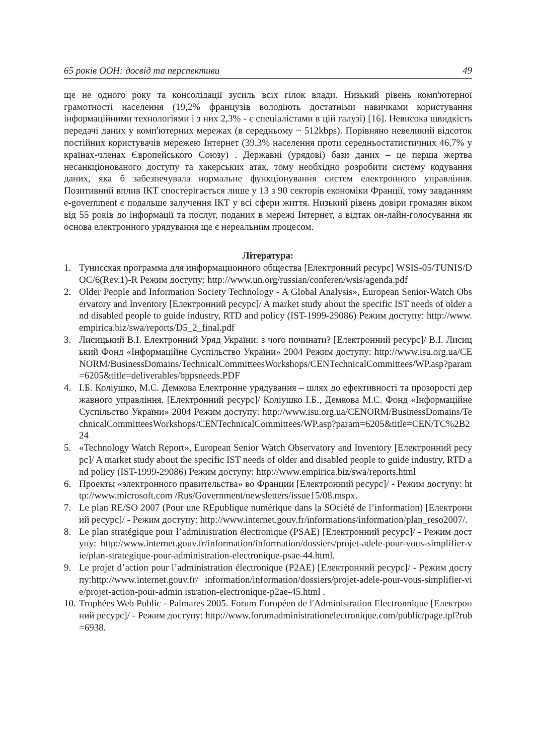65 років ООН: досвід та перспективи 49
ще не одного року та консолідації зусиль всіх гілок влади. Низький рівень комп'ютерної грамотності населення (19,2% французів володіють достатніми навичками користування інформаційними технологіями і з них 2,3% - є спеціалістами в цій галузі) [16]. Невисока швидкість передачі даних у комп'ютерних мережах (в середньому ~ 512kbps). Порівняно невеликий відсоток постійних користувачів мережею Інтернет (39,3% населення проти середньостатистичних 46,7% у країнах-членах Європейського Союзу) . Державні (урядові) бази даних – це перша жертва несанкціонованого доступу та хакерських атак, тому необхідно розробити систему кодування даних, яка б забезпечувала нормальне функціонування систем електронного управління. Позитивний вплив ІКТ спостерігається лише у 13 з 90 секторів економіки Франції, тому завданням e-government є подальше залучення ІКТ у всі сфери життя. Низький рівень довіри громадян віком від 55 років до інформації та послуг, поданих в мережі Інтернет, а відтак он-лайн-голосування як основа електронного урядування ще є нереальним процесом.
Література:
1. Тунисская программа для информационного общества [Електронний ресурс] WSIS-05/TUNIS/DOC/6(Rev.1)-R Режим доступу: http://www.un.org/russian/conferen/wsis/agenda.pdf
2. Older People and Information Society Technology - A Global Analysis», European Senior-Watch Observatory and Inventory [Електронний ресурс]/ A market study about the specific IST needs of older and disabled people to guide industry, RTD and policy (IST-1999-29086) Режим доступу: http://www.empirica.biz/swa/reports/D5_2_final.pdf
3. Лисицький В.І. Електронний Уряд України: з чого починати? [Електронний ресурс]/ В.І. Лисицький Фонд «Інформаційне Суспільство України» 2004 Режим доступу: http://www.isu.org.ua/CENORM/BusinessDomains/TechnicalCommitteesWorkshops/CENTechnicalCommittees/WP.asp?param=6205&title=deliverables/bppsneeds.PDF
4. І.Б. Коліушко, М.С. Демкова Електронне урядування – шлях до ефективності та прозорості державного управління. [Електронний ресурс]/ Коліушко І.Б., Демкова М.С. Фонд «Інформаційне Суспільство України» 2004 Режим доступу: http://www.isu.org.ua/CENORM/BusinessDomains/TechnicalCommitteesWorkshops/CENTechnicalCommittees/WP.asp?param=6205&title=CEN/TC%2B224
5. «Technology Watch Report», European Senior Watch Observatory and Inventory [Електронний ресурс]/ A market study about the specific IST needs of older and disabled people to guide industry, RTD and policy (IST-1999-29086) Режим доступу: http://www.empirica.biz/swa/reports.html
6. Проекты «электронного правительства» во Франции [Електронний ресурс]/ - Режим доступу: http://www.microsoft.com /Rus/Government/newsletters/issue15/08.mspx.
7. Le plan RE/SO 2007 (Pour une REpublique numérique dans la SOciété de l’information) [Електронний ресурс]/ - Режим доступу: http://www.internet.gouv.fr/informations/information/plan_reso2007/.
8. Le plan stratégique pour l’administration électronique (PSAE) [Електронний ресурс]/ - Режим доступу: http://www.internet.gouv.fr/information/information/dossiers/projet-adele-pour-vous-simplifier-vie/plan-strategique-pour-administration-electronique-psae-44.html.
9. Le projet d’action pour l’administration électronique (P2AE) [Електронний ресурс]/ - Режим доступу:http://www.internet.gouv.fr/ information/information/dossiers/projet-adele-pour-vous-simplifier-vie/projet-action-pour-admin istration-electronique-p2ae-45.html .
10. Trophées Web Public - Palmares 2005. Forum Européen de l'Administration Electronnique [Електронний ресурс]/ - Режим доступу: http://www.forumadministrationelectronique.com/public/page.tpl?rub =6938.